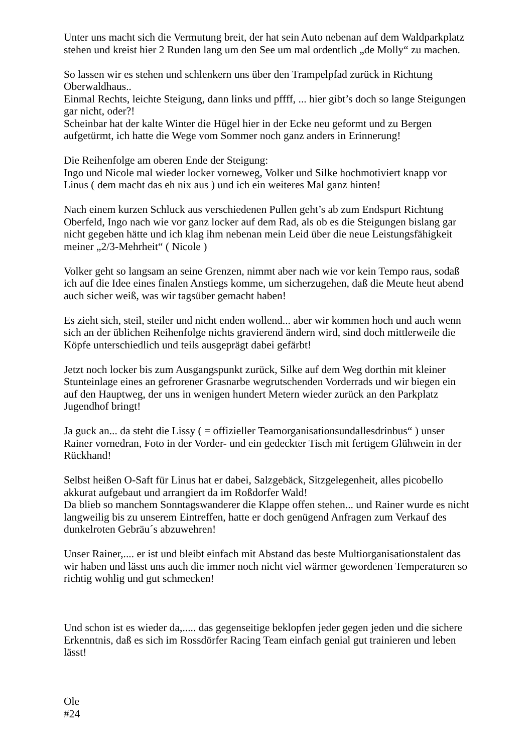Unter uns macht sich die Vermutung breit, der hat sein Auto nebenan auf dem Waldparkplatz stehen und kreist hier 2 Runden lang um den See um mal ordentlich „de Molly“ zu machen.
So lassen wir es stehen und schlenkern uns über den Trampelpfad zurück in Richtung Oberwaldhaus..
Einmal Rechts, leichte Steigung, dann links und pffff, ... hier gibt’s doch so lange Steigungen gar nicht, oder?!
Scheinbar hat der kalte Winter die Hügel hier in der Ecke neu geformt und zu Bergen aufgetürmt, ich hatte die Wege vom Sommer noch ganz anders in Erinnerung!
Die Reihenfolge am oberen Ende der Steigung:
Ingo und Nicole mal wieder locker vorneweg, Volker und Silke hochmotiviert knapp vor Linus ( dem macht das eh nix aus ) und ich ein weiteres Mal ganz hinten!
Nach einem kurzen Schluck aus verschiedenen Pullen geht’s ab zum Endspurt Richtung Oberfeld, Ingo nach wie vor ganz locker auf dem Rad, als ob es die Steigungen bislang gar nicht gegeben hätte und ich klag ihm nebenan mein Leid über die neue Leistungsfähigkeit meiner „2/3-Mehrheit“ ( Nicole )
Volker geht so langsam an seine Grenzen, nimmt aber nach wie vor kein Tempo raus, sodaß ich auf die Idee eines finalen Anstiegs komme, um sicherzugehen, daß die Meute heut abend auch sicher weiß, was wir tagsüber gemacht haben!
Es zieht sich, steil, steiler und nicht enden wollend... aber wir kommen hoch und auch wenn sich an der üblichen Reihenfolge nichts gravierend ändern wird, sind doch mittlerweile die Köpfe unterschiedlich und teils ausgeprägt dabei gefärbt!
Jetzt noch locker bis zum Ausgangspunkt zurück, Silke auf dem Weg dorthin mit kleiner Stunteinlage eines an gefrorener Grasnarbe wegrutschenden Vorderrads und wir biegen ein auf den Hauptweg, der uns in wenigen hundert Metern wieder zurück an den Parkplatz Jugendhof bringt!
Ja guck an... da steht die Lissy ( = offizieller Teamorganisationsundallesdrinbus“ ) unser Rainer vornedran, Foto in der Vorder- und ein gedeckter Tisch mit fertigem Glühwein in der Rückhand!
Selbst heißen O-Saft für Linus hat er dabei, Salzgebäck, Sitzgelegenheit, alles picobello akkurat aufgebaut und arrangiert da im Roßdorfer Wald!
Da blieb so manchem Sonntagswanderer die Klappe offen stehen... und Rainer wurde es nicht langweilig bis zu unserem Eintreffen, hatte er doch genügend Anfragen zum Verkauf des dunkelroten Gebräu´s abzuwehren!
Unser Rainer,.... er ist und bleibt einfach mit Abstand das beste Multiorganisationstalent das wir haben und lässt uns auch die immer noch nicht viel wärmer gewordenen Temperaturen so richtig wohlig und gut schmecken!
Und schon ist es wieder da,..... das gegenseitige beklopfen jeder gegen jeden und die sichere Erkenntnis, daß es sich im Rossdörfer Racing Team einfach genial gut trainieren und leben lässt!
Ole
#24